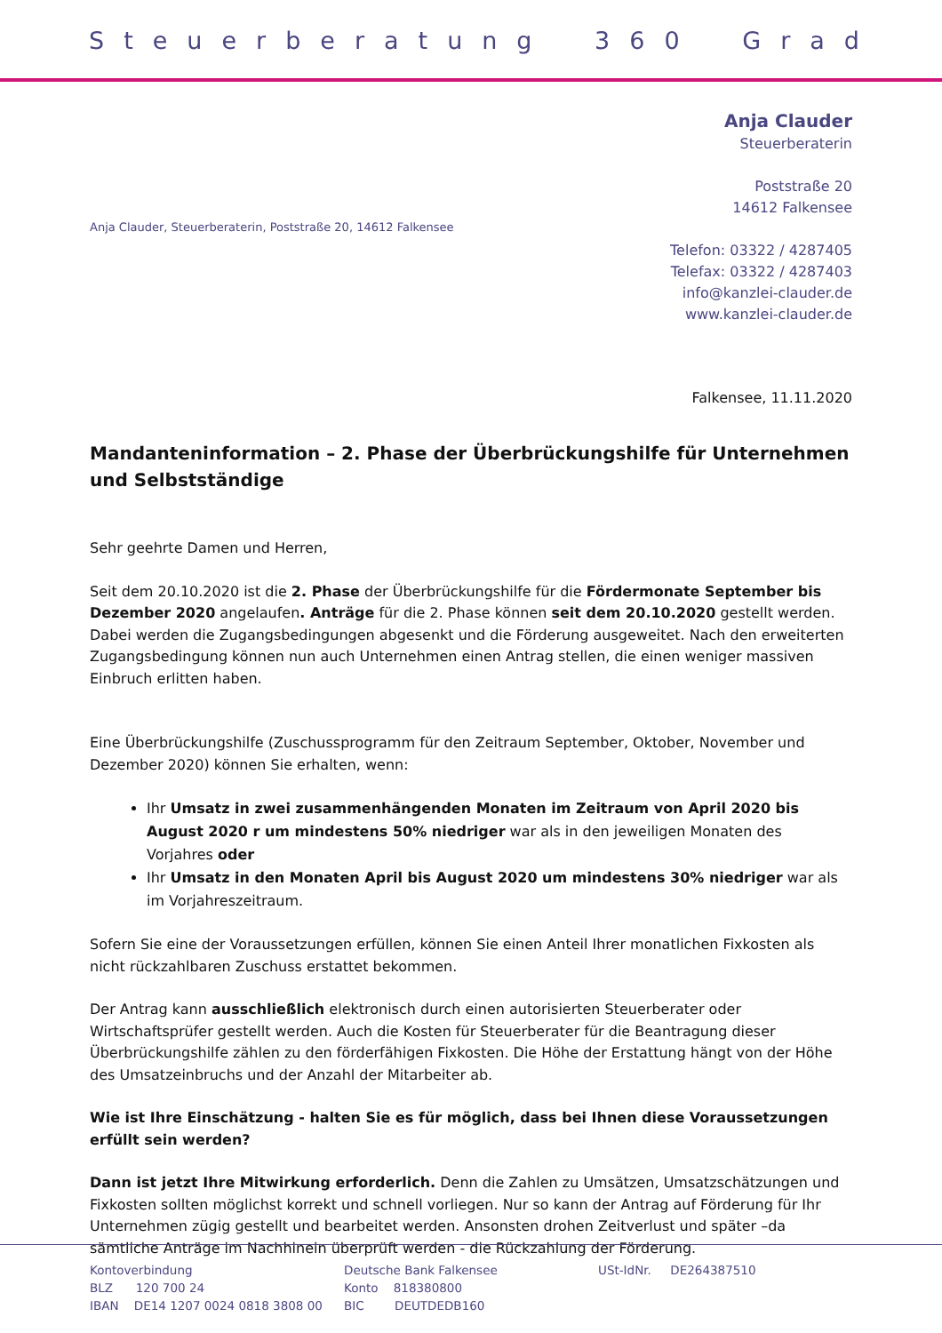Steuerberatung 360 Grad
Anja Clauder
Steuerberaterin
Poststraße 20
14612 Falkensee
Telefon: 03322 / 4287405
Telefax: 03322 / 4287403
info@kanzlei-clauder.de
www.kanzlei-clauder.de
Anja Clauder, Steuerberaterin, Poststraße 20, 14612 Falkensee
Falkensee, 11.11.2020
Mandanteninformation – 2. Phase der Überbrückungshilfe für Unternehmen und Selbstständige
Sehr geehrte Damen und Herren,
Seit dem 20.10.2020 ist die 2. Phase der Überbrückungshilfe für die Fördermonate September bis Dezember 2020 angelaufen. Anträge für die 2. Phase können seit dem 20.10.2020 gestellt werden. Dabei werden die Zugangsbedingungen abgesenkt und die Förderung ausgeweitet. Nach den erweiterten Zugangsbedingung können nun auch Unternehmen einen Antrag stellen, die einen weniger massiven Einbruch erlitten haben.
Eine Überbrückungshilfe (Zuschussprogramm für den Zeitraum September, Oktober, November und Dezember 2020) können Sie erhalten, wenn:
Ihr Umsatz in zwei zusammenhängenden Monaten im Zeitraum von April 2020 bis August 2020 r um mindestens 50% niedriger war als in den jeweiligen Monaten des Vorjahres oder
Ihr Umsatz in den Monaten April bis August 2020 um mindestens 30% niedriger war als im Vorjahreszeitraum.
Sofern Sie eine der Voraussetzungen erfüllen, können Sie einen Anteil Ihrer monatlichen Fixkosten als nicht rückzahlbaren Zuschuss erstattet bekommen.
Der Antrag kann ausschließlich elektronisch durch einen autorisierten Steuerberater oder Wirtschaftsprüfer gestellt werden. Auch die Kosten für Steuerberater für die Beantragung dieser Überbrückungshilfe zählen zu den förderfähigen Fixkosten. Die Höhe der Erstattung hängt von der Höhe des Umsatzeinbruchs und der Anzahl der Mitarbeiter ab.
Wie ist Ihre Einschätzung - halten Sie es für möglich, dass bei Ihnen diese Voraussetzungen erfüllt sein werden?
Dann ist jetzt Ihre Mitwirkung erforderlich. Denn die Zahlen zu Umsätzen, Umsatzschätzungen und Fixkosten sollten möglichst korrekt und schnell vorliegen. Nur so kann der Antrag auf Förderung für Ihr Unternehmen zügig gestellt und bearbeitet werden. Ansonsten drohen Zeitverlust und später –da sämtliche Anträge im Nachhinein überprüft werden - die Rückzahlung der Förderung.
Kontoverbindung
BLZ 120 700 24
IBAN DE14 1207 0024 0818 3808 00
Deutsche Bank Falkensee
Konto 818380800
BIC DEUTDEDB160
USt-IdNr. DE264387510